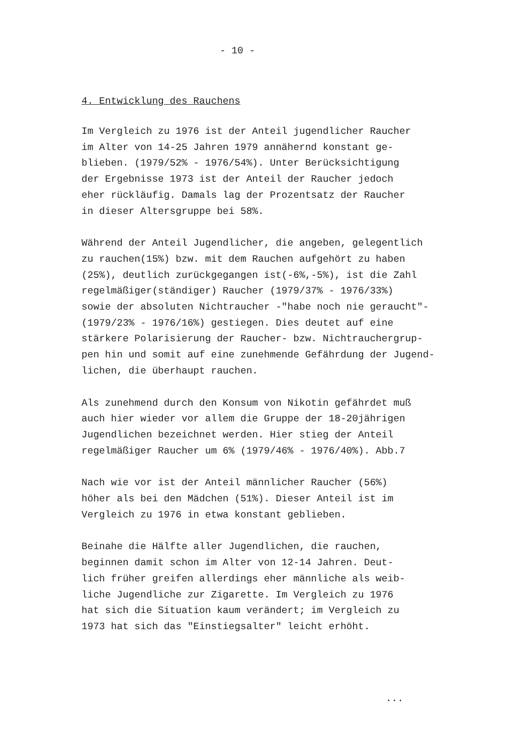- 10 -
4. Entwicklung des Rauchens
Im Vergleich zu 1976 ist der Anteil jugendlicher Raucher im Alter von 14-25 Jahren 1979 annähernd konstant ge- blieben. (1979/52% - 1976/54%). Unter Berücksichtigung der Ergebnisse 1973 ist der Anteil der Raucher jedoch eher rückläufig. Damals lag der Prozentsatz der Raucher in dieser Altersgruppe bei 58%.
Während der Anteil Jugendlicher, die angeben, gelegentlich zu rauchen(15%) bzw. mit dem Rauchen aufgehört zu haben (25%), deutlich zurückgegangen ist(-6%,-5%), ist die Zahl regelmäßiger(ständiger) Raucher (1979/37% - 1976/33%) sowie der absoluten Nichtraucher -"habe noch nie geraucht"- (1979/23% - 1976/16%) gestiegen. Dies deutet auf eine stärkere Polarisierung der Raucher- bzw. Nichtrauchergrup- pen hin und somit auf eine zunehmende Gefährdung der Jugend- lichen, die überhaupt rauchen.
Als zunehmend durch den Konsum von Nikotin gefährdet muß auch hier wieder vor allem die Gruppe der 18-20jährigen Jugendlichen bezeichnet werden. Hier stieg der Anteil regelmäßiger Raucher um 6% (1979/46% - 1976/40%). Abb.7
Nach wie vor ist der Anteil männlicher Raucher (56%) höher als bei den Mädchen (51%). Dieser Anteil ist im Vergleich zu 1976 in etwa konstant geblieben.
Beinahe die Hälfte aller Jugendlichen, die rauchen, beginnen damit schon im Alter von 12-14 Jahren. Deut- lich früher greifen allerdings eher männliche als weib- liche Jugendliche zur Zigarette. Im Vergleich zu 1976 hat sich die Situation kaum verändert; im Vergleich zu 1973 hat sich das "Einstiegsalter" leicht erhöht.
...